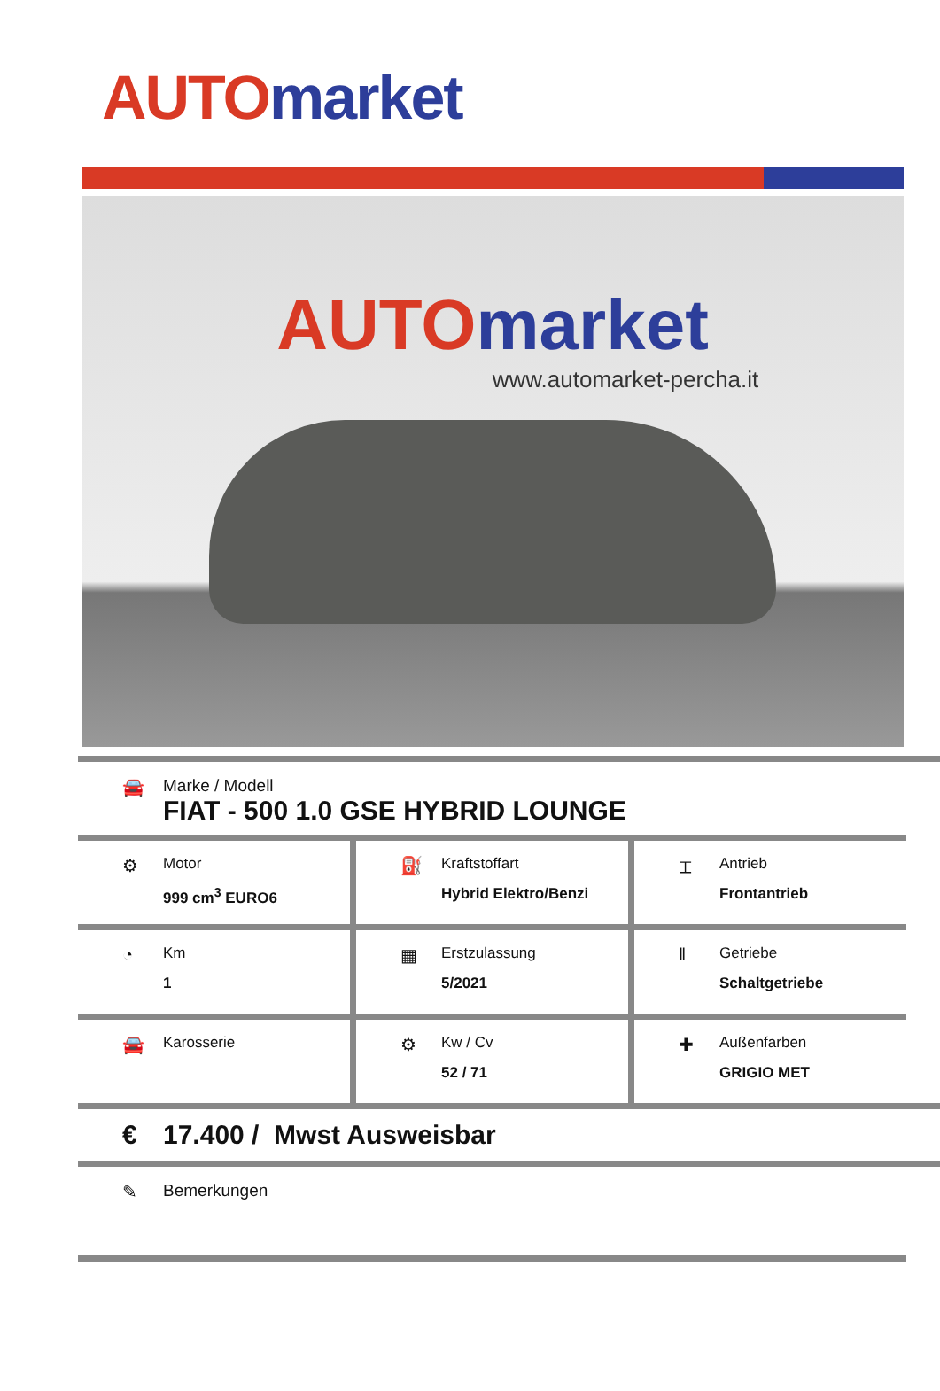AUTO market
AUTO market
www.automarket-percha.it
🚘 Marke / Modell
FIAT - 500 1.0 GSE HYBRID LOUNGE
⚙
Motor
999 cm<sup>3</sup> EURO6
⛽
Kraftstoffart
Hybrid Elektro/Benzi
⌶
Antrieb
Frontantrieb
◔
Km
1
▦
Erstzulassung
5/2021
‖
Getriebe
Schaltgetriebe
🚘
Karosserie
⚙
Kw / Cv
52 / 71
✚
Außenfarben
GRIGIO MET
€ 17.400 / Mwst Ausweisbar
✎ Bemerkungen